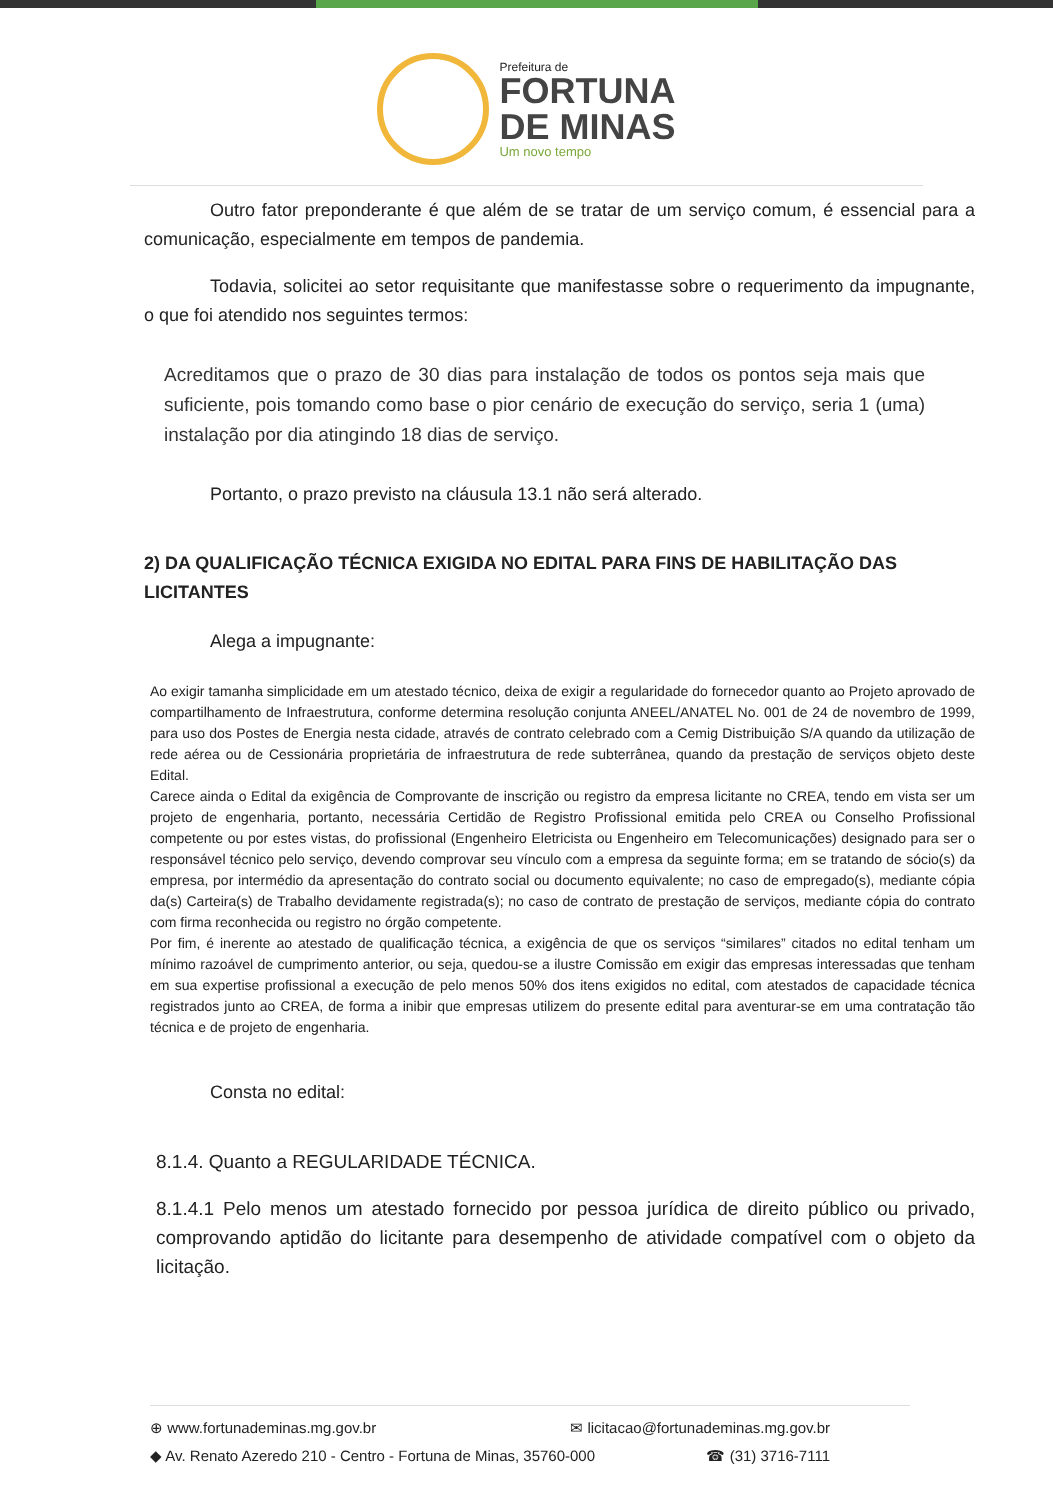Prefeitura de
FORTUNA
DE MINAS
Um novo tempo
Outro fator preponderante é que além de se tratar de um serviço comum, é essencial para a comunicação, especialmente em tempos de pandemia.
Todavia, solicitei ao setor requisitante que manifestasse sobre o requerimento da impugnante, o que foi atendido nos seguintes termos:
Acreditamos que o prazo de 30 dias para instalação de todos os pontos seja mais que suficiente, pois tomando como base o pior cenário de execução do serviço, seria 1 (uma) instalação por dia atingindo 18 dias de serviço.
Portanto, o prazo previsto na cláusula 13.1 não será alterado.
2) DA QUALIFICAÇÃO TÉCNICA EXIGIDA NO EDITAL PARA FINS DE HABILITAÇÃO DAS LICITANTES
Alega a impugnante:
Ao exigir tamanha simplicidade em um atestado técnico, deixa de exigir a regularidade do fornecedor quanto ao Projeto aprovado de compartilhamento de Infraestrutura, conforme determina resolução conjunta ANEEL/ANATEL No. 001 de 24 de novembro de 1999, para uso dos Postes de Energia nesta cidade, através de contrato celebrado com a Cemig Distribuição S/A quando da utilização de rede aérea ou de Cessionária proprietária de infraestrutura de rede subterrânea, quando da prestação de serviços objeto deste Edital.
Carece ainda o Edital da exigência de Comprovante de inscrição ou registro da empresa licitante no CREA, tendo em vista ser um projeto de engenharia, portanto, necessária Certidão de Registro Profissional emitida pelo CREA ou Conselho Profissional competente ou por estes vistas, do profissional (Engenheiro Eletricista ou Engenheiro em Telecomunicações) designado para ser o responsável técnico pelo serviço, devendo comprovar seu vínculo com a empresa da seguinte forma; em se tratando de sócio(s) da empresa, por intermédio da apresentação do contrato social ou documento equivalente; no caso de empregado(s), mediante cópia da(s) Carteira(s) de Trabalho devidamente registrada(s); no caso de contrato de prestação de serviços, mediante cópia do contrato com firma reconhecida ou registro no órgão competente.
Por fim, é inerente ao atestado de qualificação técnica, a exigência de que os serviços “similares” citados no edital tenham um mínimo razoável de cumprimento anterior, ou seja, quedou-se a ilustre Comissão em exigir das empresas interessadas que tenham em sua expertise profissional a execução de pelo menos 50% dos itens exigidos no edital, com atestados de capacidade técnica registrados junto ao CREA, de forma a inibir que empresas utilizem do presente edital para aventurar-se em uma contratação tão técnica e de projeto de engenharia.
Consta no edital:
8.1.4. Quanto a REGULARIDADE TÉCNICA.
8.1.4.1 Pelo menos um atestado fornecido por pessoa jurídica de direito público ou privado, comprovando aptidão do licitante para desempenho de atividade compatível com o objeto da licitação.
⊕ www.fortunademinas.mg.gov.br ✉ licitacao@fortunademinas.mg.gov.br
◆ Av. Renato Azeredo 210 - Centro - Fortuna de Minas, 35760-000 ☎ (31) 3716-7111